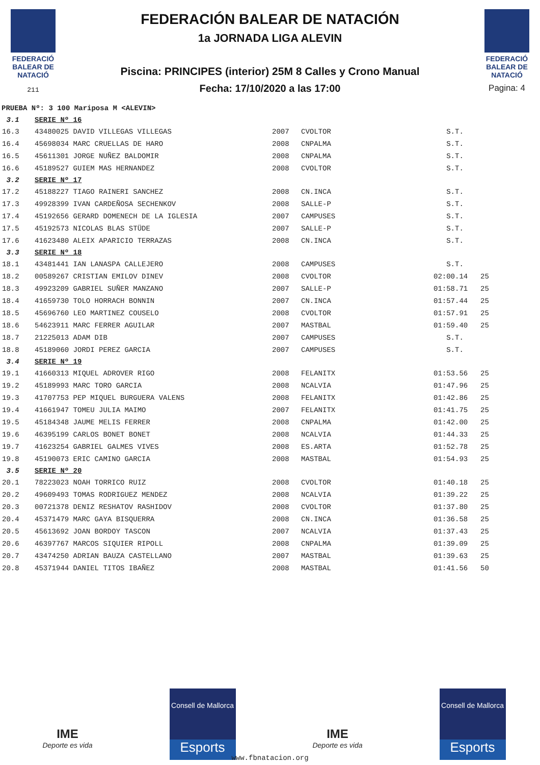FEDERACIÓ BALEAR DE NATACIÓ
211
FEDERACIÓN BALEAR DE NATACIÓN
1a JORNADA LIGA ALEVIN
Piscina: PRINCIPES (interior) 25M 8 Calles y Crono Manual
Fecha: 17/10/2020 a las 17:00
FEDERACIÓ BALEAR DE NATACIÓ
Pagina: 4
PRUEBA Nº: 3 100 Mariposa M <ALEVIN>
| 3.1 | SERIE Nº 16 | | | | |
| 16.3 | 43480025 DAVID VILLEGAS VILLEGAS | 2007 | CVOLTOR | S.T. | |
| 16.4 | 45698034 MARC CRUELLAS DE HARO | 2008 | CNPALMA | S.T. | |
| 16.5 | 45611301 JORGE NUÑEZ BALDOMIR | 2008 | CNPALMA | S.T. | |
| 16.6 | 45189527 GUIEM MAS HERNANDEZ | 2008 | CVOLTOR | S.T. | |
| 3.2 | SERIE Nº 17 | | | | |
| 17.2 | 45188227 TIAGO RAINERI SANCHEZ | 2008 | CN.INCA | S.T. | |
| 17.3 | 49928399 IVAN CARDEÑOSA SECHENKOV | 2008 | SALLE-P | S.T. | |
| 17.4 | 45192656 GERARD DOMENECH DE LA IGLESIA | 2007 | CAMPUSES | S.T. | |
| 17.5 | 45192573 NICOLAS BLAS STÜDE | 2007 | SALLE-P | S.T. | |
| 17.6 | 41623480 ALEIX APARICIO TERRAZAS | 2008 | CN.INCA | S.T. | |
| 3.3 | SERIE Nº 18 | | | | |
| 18.1 | 43481441 IAN LANASPA CALLEJERO | 2008 | CAMPUSES | S.T. | |
| 18.2 | 00589267 CRISTIAN EMILOV DINEV | 2008 | CVOLTOR | 02:00.14 | 25 |
| 18.3 | 49923209 GABRIEL SUÑER MANZANO | 2007 | SALLE-P | 01:58.71 | 25 |
| 18.4 | 41659730 TOLO HORRACH BONNIN | 2007 | CN.INCA | 01:57.44 | 25 |
| 18.5 | 45696760 LEO MARTINEZ COUSELO | 2008 | CVOLTOR | 01:57.91 | 25 |
| 18.6 | 54623911 MARC FERRER AGUILAR | 2007 | MASTBAL | 01:59.40 | 25 |
| 18.7 | 21225013 ADAM DIB | 2007 | CAMPUSES | S.T. | |
| 18.8 | 45189060 JORDI PEREZ GARCIA | 2007 | CAMPUSES | S.T. | |
| 3.4 | SERIE Nº 19 | | | | |
| 19.1 | 41660313 MIQUEL ADROVER RIGO | 2008 | FELANITX | 01:53.56 | 25 |
| 19.2 | 45189993 MARC TORO GARCIA | 2008 | NCALVIA | 01:47.96 | 25 |
| 19.3 | 41707753 PEP MIQUEL BURGUERA VALENS | 2008 | FELANITX | 01:42.86 | 25 |
| 19.4 | 41661947 TOMEU JULIA MAIMO | 2007 | FELANITX | 01:41.75 | 25 |
| 19.5 | 45184348 JAUME MELIS FERRER | 2008 | CNPALMA | 01:42.00 | 25 |
| 19.6 | 46395199 CARLOS BONET BONET | 2008 | NCALVIA | 01:44.33 | 25 |
| 19.7 | 41623254 GABRIEL GALMES VIVES | 2008 | ES.ARTA | 01:52.78 | 25 |
| 19.8 | 45190073 ERIC CAMINO GARCIA | 2008 | MASTBAL | 01:54.93 | 25 |
| 3.5 | SERIE Nº 20 | | | | |
| 20.1 | 78223023 NOAH TORRICO RUIZ | 2008 | CVOLTOR | 01:40.18 | 25 |
| 20.2 | 49609493 TOMAS RODRIGUEZ MENDEZ | 2008 | NCALVIA | 01:39.22 | 25 |
| 20.3 | 00721378 DENIZ RESHATOV RASHIDOV | 2008 | CVOLTOR | 01:37.80 | 25 |
| 20.4 | 45371479 MARC GAYA BISQUERRA | 2008 | CN.INCA | 01:36.58 | 25 |
| 20.5 | 45613692 JOAN BORDOY TASCON | 2007 | NCALVIA | 01:37.43 | 25 |
| 20.6 | 46397767 MARCOS SIQUIER RIPOLL | 2008 | CNPALMA | 01:39.09 | 25 |
| 20.7 | 43474250 ADRIAN BAUZA CASTELLANO | 2007 | MASTBAL | 01:39.63 | 25 |
| 20.8 | 45371944 DANIEL TITOS IBAÑEZ | 2008 | MASTBAL | 01:41.56 | 50 |
IME
Deporte es vida
Consell de Mallorca
Esports
IME
Deporte es vida
Consell de Mallorca
Esports
www.fbnatacion.org